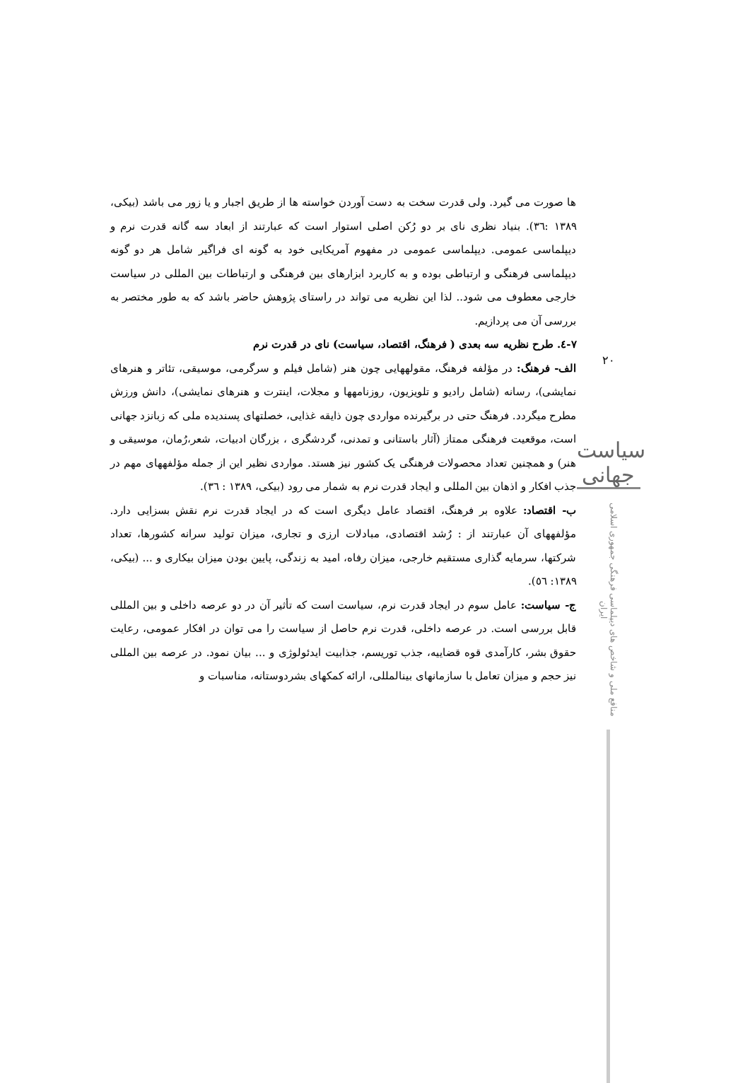۲۰
سیاست جهانی
منافع ملی و شاخص های دیپلماسی فرهنگی جمهوری اسلامی ایران
ها صورت می گیرد. ولی قدرت سخت به دست آوردن خواسته ها از طریق اجبار و یا زور می باشد (بیکی، ۱۳۸۹ :۳٦). بنیاد نظری نای بر دو رُکن اصلی استوار است که عبارتند از ابعاد سه گانه قدرت نرم و دیپلماسی عمومی. دیپلماسی عمومی در مفهوم آمریکایی خود به گونه ای فراگیر شامل هر دو گونه دیپلماسی فرهنگی و ارتباطی بوده و به کاربرد ابزارهای بین فرهنگی و ارتباطات بین المللی در سیاست خارجی معطوف می شود.. لذا این نظریه می تواند در راستای پژوهش حاضر باشد که به طور مختصر به بررسی آن می پردازیم.
٧-٤. طرح نظریه سه بعدی ( فرهنگ، اقتصاد، سیاست) نای در قدرت نرم
الف- فرهنگ: در مؤلفه فرهنگ، مقولههایی چون هنر (شامل فیلم و سرگرمی، موسیقی، تئاتر و هنرهای نمایشی)، رسانه (شامل رادیو و تلویزیون، روزنامهها و مجلات، اینترت و هنرهای نمایشی)، دانش ورزش مطرح میگردد. فرهنگ حتی در برگیرنده مواردی چون ذایقه غذایی، خصلتهای پسندیده ملی که زبانزد جهانی است، موقعیت فرهنگی ممتاز (آثار باستانی و تمدنی، گردشگری ، بزرگان ادبیات، شعر،رُمان، موسیقی و هنر) و همچنین تعداد محصولات فرهنگی یک کشور نیز هستد. مواردی نظیر این از جمله مؤلفههای مهم در جذب افکار و اذهان بین المللی و ایجاد قدرت نرم به شمار می رود (بیکی، ۱۳۸۹ : ۳٦).
ب- اقتصاد: علاوه بر فرهنگ، اقتصاد عامل دیگری است که در ایجاد قدرت نرم نقش بسزایی دارد. مؤلفههای آن عبارتند از : رُشد اقتصادی، مبادلات ارزی و تجاری، میزان تولید سرانه کشورها، تعداد شرکتها، سرمایه گذاری مستقیم خارجی، میزان رفاه، امید به زندگی، پایین بودن میزان بیکاری و ... (بیکی، ۱۳۸۹: ٥٦).
ج- سیاست: عامل سوم در ایجاد قدرت نرم، سیاست است که تأثیر آن در دو عرصه داخلی و بین المللی قابل بررسی است. در عرصه داخلی، قدرت نرم حاصل از سیاست را می توان در افکار عمومی، رعایت حقوق بشر، کارآمدی قوه قضاییه، جذب توریسم، جذابیت ایدئولوژی و ... بیان نمود. در عرصه بین المللی نیز حجم و میزان تعامل با سازمانهای بینالمللی، ارائه کمکهای بشردوستانه، مناسبات و